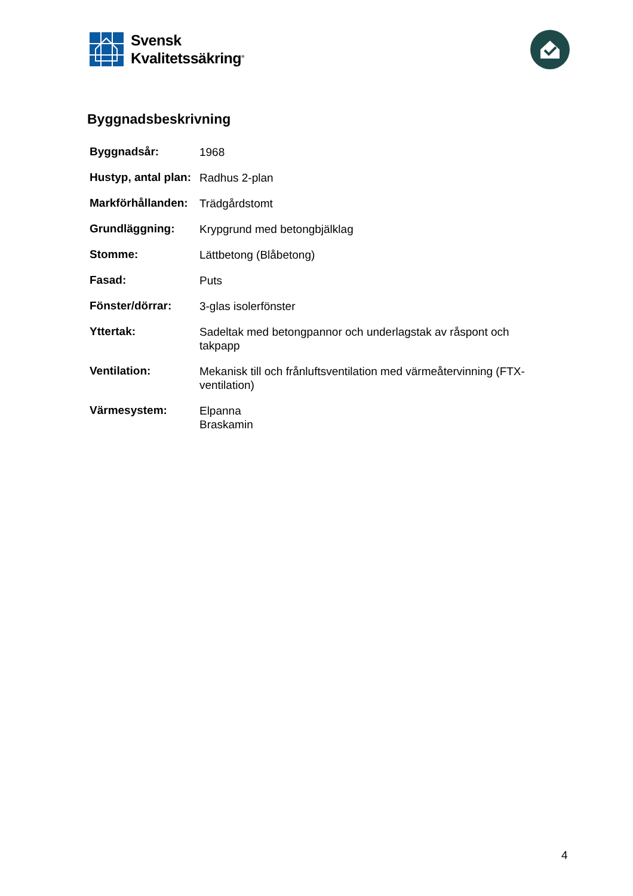Svensk
Kvalitetssäkring<sup>®</sup>
Byggnadsbeskrivning
| Byggnadsår: | 1968 |
| Hustyp, antal plan: | Radhus 2-plan |
| Markförhållanden: | Trädgårdstomt |
| Grundläggning: | Krypgrund med betongbjälklag |
| Stomme: | Lättbetong (Blåbetong) |
| Fasad: | Puts |
| Fönster/dörrar: | 3-glas isolerfönster |
| Yttertak: | Sadeltak med betongpannor och underlagstak av råspont och takpapp |
| Ventilation: | Mekanisk till och frånluftsventilation med värmeåtervinning (FTX-ventilation) |
| Värmesystem: | Elpanna Braskamin |
4